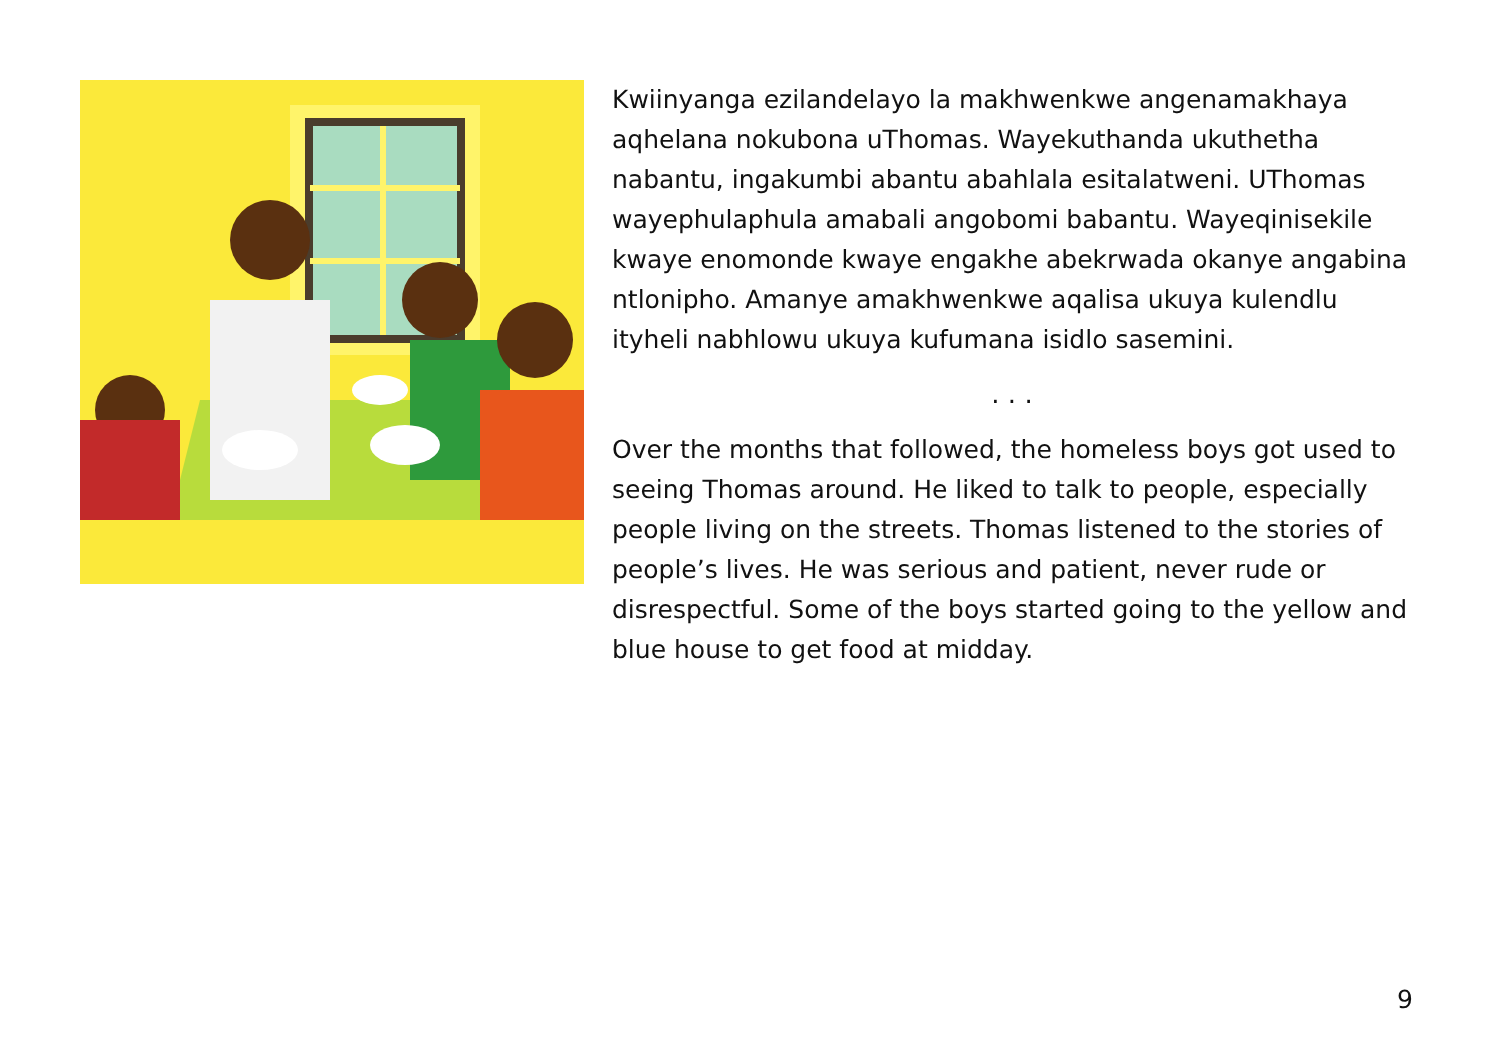Kwiinyanga ezilandelayo la makhwenkwe angenamakhaya aqhelana nokubona uThomas. Wayekuthanda ukuthetha nabantu, ingakumbi abantu abahlala esitalatweni. UThomas wayephulaphula amabali angobomi babantu. Wayeqinisekile kwaye enomonde kwaye engakhe abekrwada okanye angabina ntlonipho. Amanye amakhwenkwe aqalisa ukuya kulendlu ityheli nabhlowu ukuya kufumana isidlo sasemini.
. . .
Over the months that followed, the homeless boys got used to seeing Thomas around. He liked to talk to people, especially people living on the streets. Thomas listened to the stories of people’s lives. He was serious and patient, never rude or disrespectful. Some of the boys started going to the yellow and blue house to get food at midday.
9